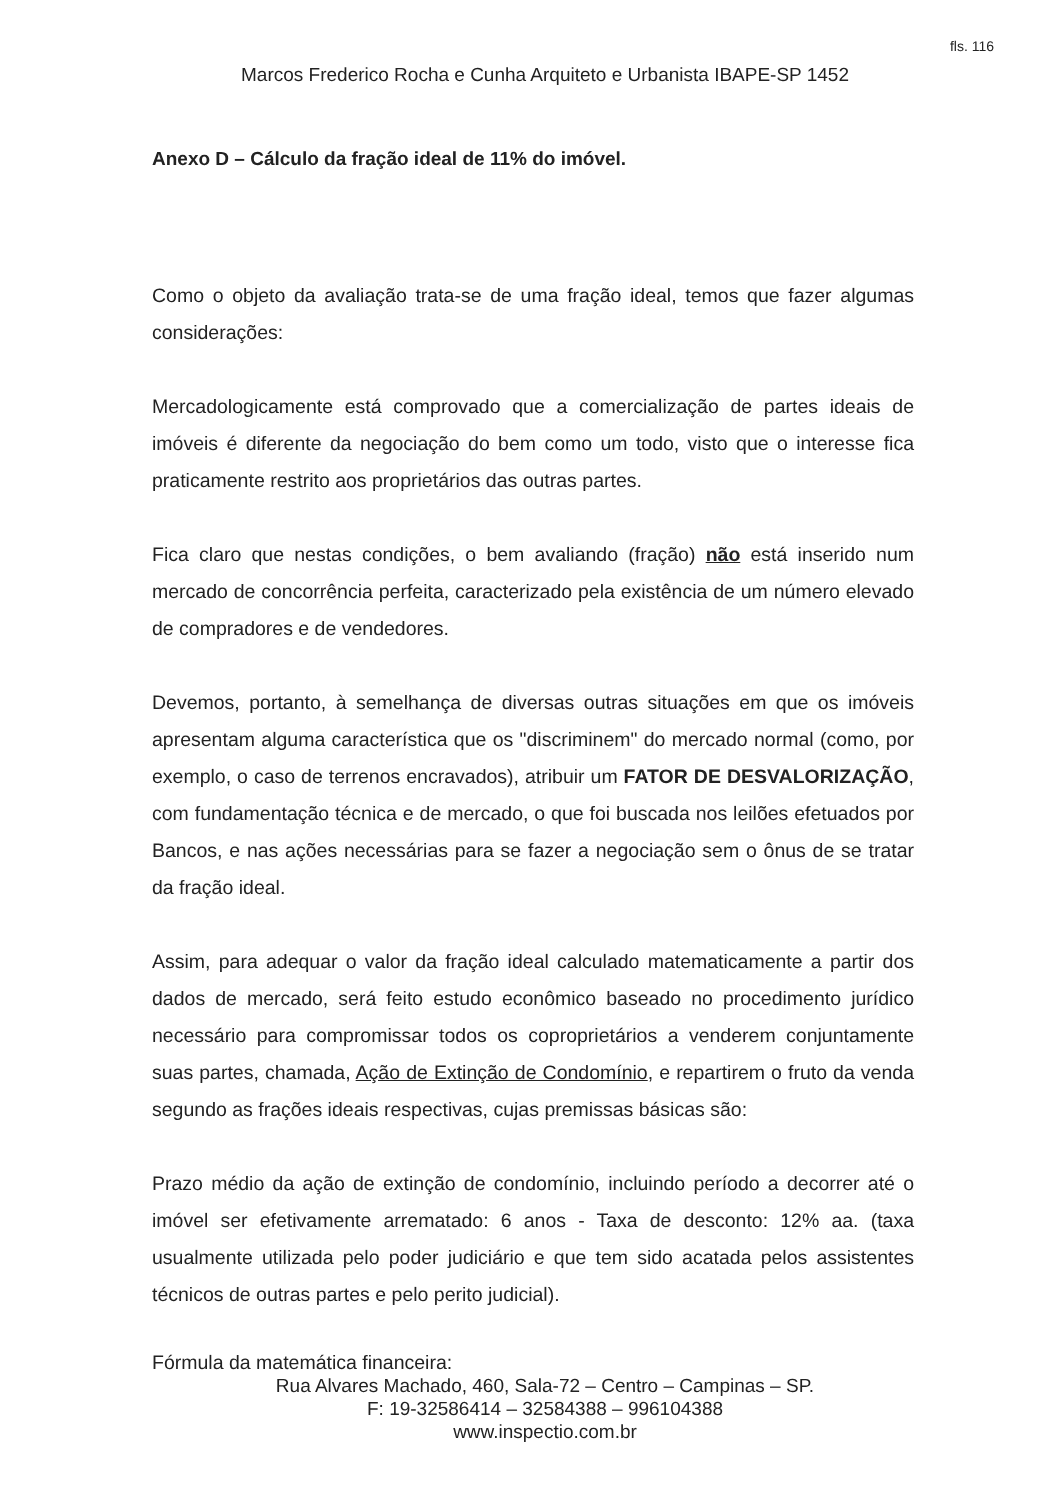fls. 116
Marcos Frederico Rocha e Cunha Arquiteto e Urbanista IBAPE-SP 1452
Anexo D – Cálculo da fração ideal de 11% do imóvel.
Como o objeto da avaliação trata-se de uma fração ideal, temos que fazer algumas considerações:
Mercadologicamente está comprovado que a comercialização de partes ideais de imóveis é diferente da negociação do bem como um todo, visto que o interesse fica praticamente restrito aos proprietários das outras partes.
Fica claro que nestas condições, o bem avaliando (fração) não está inserido num mercado de concorrência perfeita, caracterizado pela existência de um número elevado de compradores e de vendedores.
Devemos, portanto, à semelhança de diversas outras situações em que os imóveis apresentam alguma característica que os "discriminem" do mercado normal (como, por exemplo, o caso de terrenos encravados), atribuir um FATOR DE DESVALORIZAÇÃO, com fundamentação técnica e de mercado, o que foi buscada nos leilões efetuados por Bancos, e nas ações necessárias para se fazer a negociação sem o ônus de se tratar da fração ideal.
Assim, para adequar o valor da fração ideal calculado matematicamente a partir dos dados de mercado, será feito estudo econômico baseado no procedimento jurídico necessário para compromissar todos os coproprietários a venderem conjuntamente suas partes, chamada, Ação de Extinção de Condomínio, e repartirem o fruto da venda segundo as frações ideais respectivas, cujas premissas básicas são:
Prazo médio da ação de extinção de condomínio, incluindo período a decorrer até o imóvel ser efetivamente arrematado: 6 anos - Taxa de desconto: 12% aa. (taxa usualmente utilizada pelo poder judiciário e que tem sido acatada pelos assistentes técnicos de outras partes e pelo perito judicial).
Fórmula da matemática financeira:
Rua Alvares Machado, 460, Sala-72 – Centro – Campinas – SP.
F: 19-32586414 – 32584388 – 996104388
www.inspectio.com.br